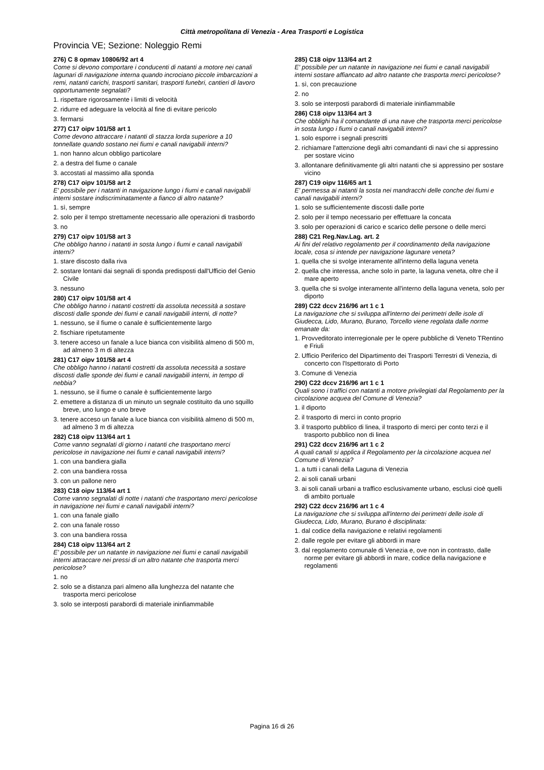Città metropolitana di Venezia - Area Trasporti e Logistica
Provincia VE; Sezione: Noleggio Remi
276) C 8 opmav 10806/92 art 4
Come si devono comportare i conducenti di natanti a motore nei canali lagunari di navigazione interna quando incrociano piccole imbarcazioni a remi, natanti carichi, trasporti sanitari, trasporti funebri, cantieri di lavoro opportunamente segnalati?
1. rispettare rigorosamente i limiti di velocità
2. ridurre ed adeguare la velocità al fine di evitare pericolo
3. fermarsi
277) C17 oipv 101/58 art 1
Come devono attraccare i natanti di stazza lorda superiore a 10 tonnellate quando sostano nei fiumi e canali navigabili interni?
1. non hanno alcun obbligo particolare
2. a destra del fiume o canale
3. accostati al massimo alla sponda
278) C17 oipv 101/58 art 2
E' possibile per i natanti in navigazione lungo i fiumi e canali navigabili interni sostare indiscriminatamente a fianco di altro natante?
1. sì, sempre
2. solo per il tempo strettamente necessario alle operazioni di trasbordo
3. no
279) C17 oipv 101/58 art 3
Che obbligo hanno i natanti in sosta lungo i fiumi e canali navigabili interni?
1. stare discosto dalla riva
2. sostare lontani dai segnali di sponda predisposti dall'Ufficio del Genio Civile
3. nessuno
280) C17 oipv 101/58 art 4
Che obbligo hanno i natanti costretti da assoluta necessità a sostare discosti dalle sponde dei fiumi e canali navigabili interni, di notte?
1. nessuno, se il fiume o canale è sufficientemente largo
2. fischiare ripetutamente
3. tenere acceso un fanale a luce bianca con visibilità almeno di 500 m, ad almeno 3 m di altezza
281) C17 oipv 101/58 art 4
Che obbligo hanno i natanti costretti da assoluta necessità a sostare discosti dalle sponde dei fiumi e canali navigabili interni, in tempo di nebbia?
1. nessuno, se il fiume o canale è sufficientemente largo
2. emettere a distanza di un minuto un segnale costituito da uno squillo breve, uno lungo e uno breve
3. tenere acceso un fanale a luce bianca con visibilità almeno di 500 m, ad almeno 3 m di altezza
282) C18 oipv 113/64 art 1
Come vanno segnalati di giorno i natanti che trasportano merci pericolose in navigazione nei fiumi e canali navigabili interni?
1. con una bandiera gialla
2. con una bandiera rossa
3. con un pallone nero
283) C18 oipv 113/64 art 1
Come vanno segnalati di notte i natanti che trasportano merci pericolose in navigazione nei fiumi e canali navigabili interni?
1. con una fanale giallo
2. con una fanale rosso
3. con una bandiera rossa
284) C18 oipv 113/64 art 2
E' possibile per un natante in navigazione nei fiumi e canali navigabili interni attraccare nei pressi di un altro natante che trasporta merci pericolose?
1. no
2. solo se a distanza pari almeno alla lunghezza del natante che trasporta merci pericolose
3. solo se interposti parabordi di materiale ininfiammabile
285) C18 oipv 113/64 art 2
E' possibile per un natante in navigazione nei fiumi e canali navigabili interni sostare affiancato ad altro natante che trasporta merci pericolose?
1. sì, con precauzione
2. no
3. solo se interposti parabordi di materiale ininfiammabile
286) C18 oipv 113/64 art 3
Che obblighi ha il comandante di una nave che trasporta merci pericolose in sosta lungo i fiumi o canali navigabili interni?
1. solo esporre i segnali prescritti
2. richiamare l'attenzione degli altri comandanti di navi che si appressino per sostare vicino
3. allontanare definitivamente gli altri natanti che si appressino per sostare vicino
287) C19 oipv 116/65 art 1
E' permessa ai natanti la sosta nei mandracchi delle conche dei fiumi e canali navigabili interni?
1. solo se sufficientemente discosti dalle porte
2. solo per il tempo necessario per effettuare la concata
3. solo per operazioni di carico e scarico delle persone o delle merci
288) C21 Reg.Nav.Lag. art. 2
Ai fini del relativo regolamento per il coordinamento della navigazione locale, cosa si intende per navigazione lagunare veneta?
1. quella che si svolge interamente all'interno della laguna veneta
2. quella che interessa, anche solo in parte, la laguna veneta, oltre che il mare aperto
3. quella che si svolge interamente all'interno della laguna veneta, solo per diporto
289) C22 dccv 216/96 art 1 c 1
La navigazione che si sviluppa all'interno dei perimetri delle isole di Giudecca, Lido, Murano, Burano, Torcello viene regolata dalle norme emanate da:
1. Provveditorato interregionale per le opere pubbliche di Veneto TRentino e Friuli
2. Ufficio Periferico del Dipartimento dei Trasporti Terrestri di Venezia, di concerto con l'Ispettorato di Porto
3. Comune di Venezia
290) C22 dccv 216/96 art 1 c 1
Quali sono i traffici con natanti a motore privilegiati dal Regolamento per la circolazione acquea del Comune di Venezia?
1. il diporto
2. il trasporto di merci in conto proprio
3. il trasporto pubblico di linea, il trasporto di merci per conto terzi e il trasporto pubblico non di linea
291) C22 dccv 216/96 art 1 c 2
A quali canali si applica il Regolamento per la circolazione acquea nel Comune di Venezia?
1. a tutti i canali della Laguna di Venezia
2. ai soli canali urbani
3. ai soli canali urbani a traffico esclusivamente urbano, esclusi cioè quelli di ambito portuale
292) C22 dccv 216/96 art 1 c 4
La navigazione che si sviluppa all'interno dei perimetri delle isole di Giudecca, Lido, Murano, Burano è disciplinata:
1. dal codice della navigazione e relativi regolamenti
2. dalle regole per evitare gli abbordi in mare
3. dal regolamento comunale di Venezia e, ove non in contrasto, dalle norme per evitare gli abbordi in mare, codice della navigazione e regolamenti
Pagina 16 di 26